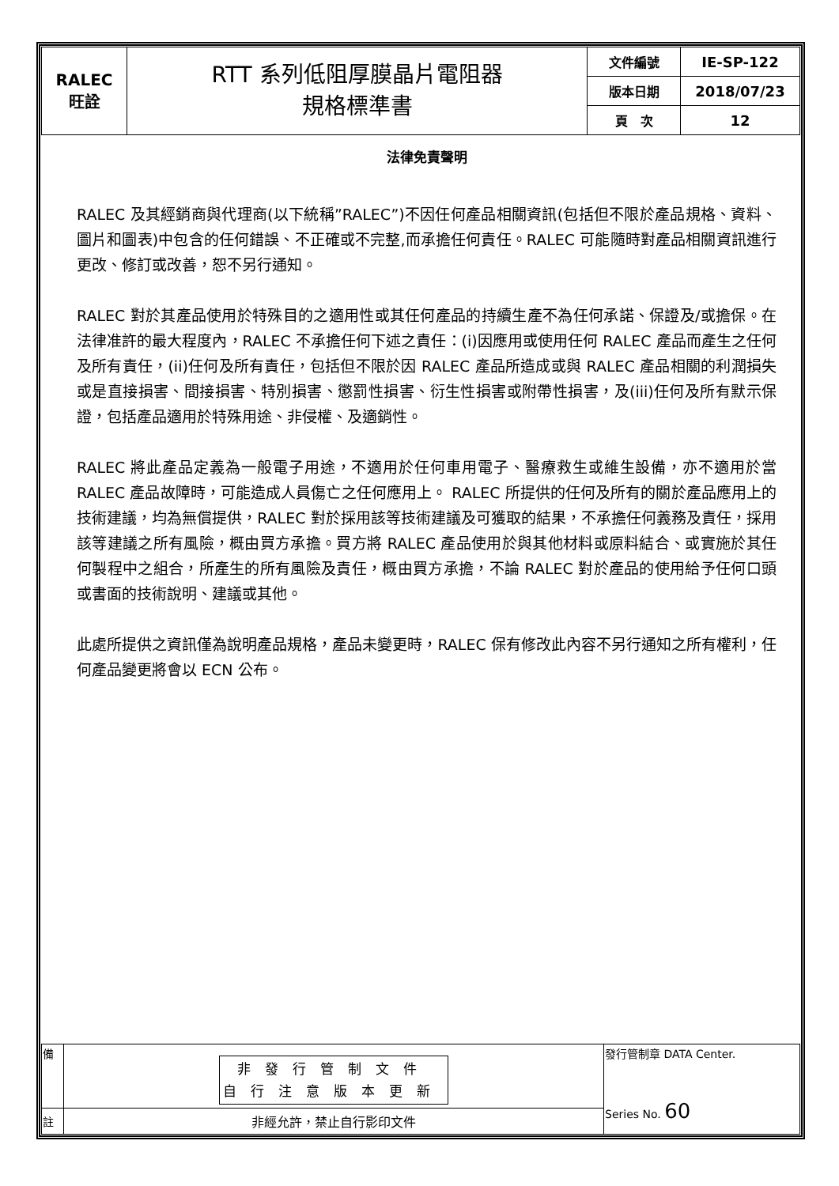| RALEC 旺詮 | RTT 系列低阻厚膜晶片電阻器 規格標準書 | 文件編號 | IE-SP-122 |
| | | 版本日期 | 2018/07/23 |
| | | 頁 次 | 12 |
法律免責聲明
RALEC 及其經銷商與代理商(以下統稱”RALEC”)不因任何產品相關資訊(包括但不限於產品規格、資料、圖片和圖表)中包含的任何錯誤、不正確或不完整,而承擔任何責任。RALEC 可能隨時對產品相關資訊進行更改、修訂或改善，恕不另行通知。
RALEC 對於其產品使用於特殊目的之適用性或其任何產品的持續生產不為任何承諾、保證及/或擔保。在法律准許的最大程度內，RALEC 不承擔任何下述之責任：(i)因應用或使用任何 RALEC 產品而產生之任何及所有責任，(ii)任何及所有責任，包括但不限於因 RALEC 產品所造成或與 RALEC 產品相關的利潤損失或是直接損害、間接損害、特別損害、懲罰性損害、衍生性損害或附帶性損害，及(iii)任何及所有默示保證，包括產品適用於特殊用途、非侵權、及適銷性。
RALEC 將此產品定義為一般電子用途，不適用於任何車用電子、醫療救生或維生設備，亦不適用於當 RALEC 產品故障時，可能造成人員傷亡之任何應用上。 RALEC 所提供的任何及所有的關於產品應用上的技術建議，均為無償提供，RALEC 對於採用該等技術建議及可獲取的結果，不承擔任何義務及責任，採用該等建議之所有風險，概由買方承擔。買方將 RALEC 產品使用於與其他材料或原料結合、或實施於其任何製程中之組合，所產生的所有風險及責任，概由買方承擔，不論 RALEC 對於產品的使用給予任何口頭或書面的技術說明、建議或其他。
此處所提供之資訊僅為說明產品規格，產品未變更時，RALEC 保有修改此內容不另行通知之所有權利，任何產品變更將會以 ECN 公布。
| 備 | 非發行管制文件 自行注意版本更新 | 發行管制章 DATA Center. Series No. 60 |
| 註 | 非經允許，禁止自行影印文件 | |